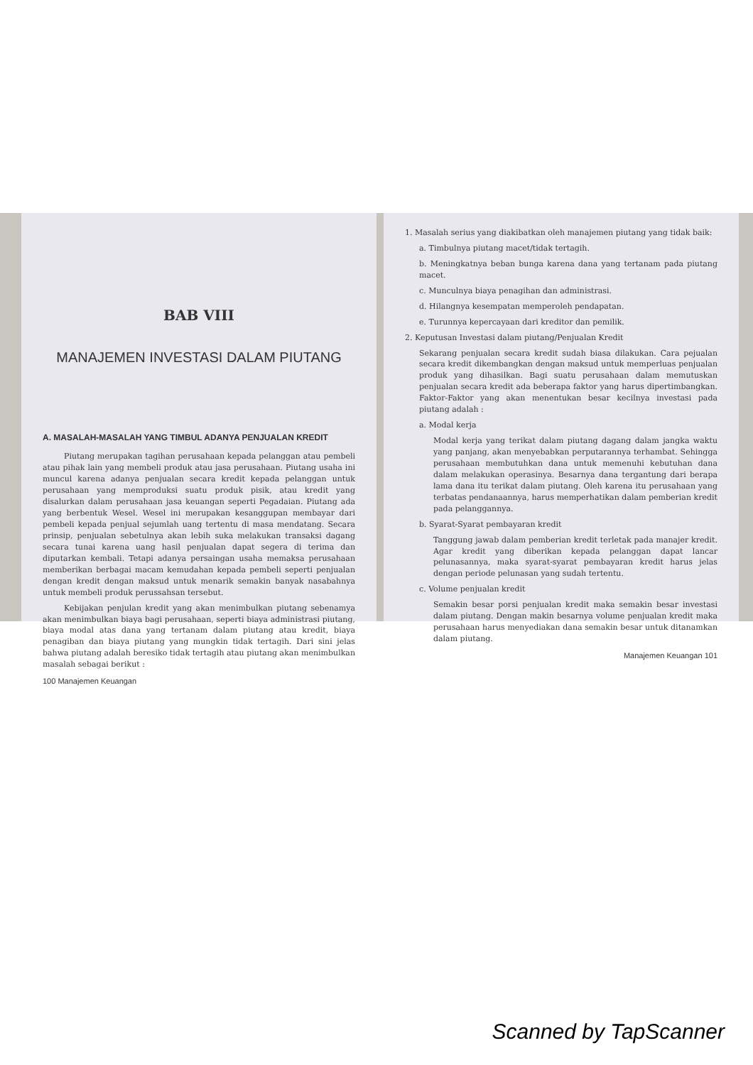BAB VIII
MANAJEMEN INVESTASI DALAM PIUTANG
A. MASALAH-MASALAH YANG TIMBUL ADANYA PENJUALAN KREDIT
Piutang merupakan tagihan perusahaan kepada pelanggan atau pembeli atau pihak lain yang membeli produk atau jasa perusahaan. Piutang usaha ini muncul karena adanya penjualan secara kredit kepada pelanggan untuk perusahaan yang memproduksi suatu produk pisik, atau kredit yang disalurkan dalam perusahaan jasa keuangan seperti Pegadaian. Piutang ada yang berbentuk Wesel. Wesel ini merupakan kesanggupan membayar dari pembeli kepada penjual sejumlah uang tertentu di masa mendatang. Secara prinsip, penjualan sebetulnya akan lebih suka melakukan transaksi dagang secara tunai karena uang hasil penjualan dapat segera di terima dan diputarkan kembali. Tetapi adanya persaingan usaha memaksa perusahaan memberikan berbagai macam kemudahan kepada pembeli seperti penjualan dengan kredit dengan maksud untuk menarik semakin banyak nasabahnya untuk membeli produk perussahsan tersebut.
Kebijakan penjulan kredit yang akan menimbulkan piutang sebenamya akan menimbulkan biaya bagi perusahaan, seperti biaya administrasi piutang, biaya modal atas dana yang tertanam dalam piutang atau kredit, biaya penagiban dan biaya piutang yang mungkin tidak tertagih. Dari sini jelas bahwa piutang adalah beresiko tidak tertagih atau piutang akan menimbulkan masalah sebagai berikut :
100 Manajemen Keuangan
1. Masalah serius yang diakibatkan oleh manajemen piutang yang tidak baik:
a. Timbulnya piutang macet/tidak tertagih.
b. Meningkatnya beban bunga karena dana yang tertanam pada piutang macet.
c. Munculnya biaya penagihan dan administrasi.
d. Hilangnya kesempatan memperoleh pendapatan.
e. Turunnya kepercayaan dari kreditor dan pemilik.
2. Keputusan Investasi dalam piutang/Penjualan Kredit
Sekarang penjualan secara kredit sudah biasa dilakukan. Cara pejualan secara kredit dikembangkan dengan maksud untuk memperluas penjualan produk yang dihasilkan. Bagi suatu perusahaan dalam memutuskan penjualan secara kredit ada beberapa faktor yang harus dipertimbangkan. Faktor-Faktor yang akan menentukan besar kecilnya investasi pada piutang adalah :
a. Modal kerja
Modal kerja yang terikat dalam piutang dagang dalam jangka waktu yang panjang, akan menyebabkan perputarannya terhambat. Sehingga perusahaan membutuhkan dana untuk memenuhi kebutuhan dana dalam melakukan operasinya. Besarnya dana tergantung dari berapa lama dana itu terikat dalam piutang. Oleh karena itu perusahaan yang terbatas pendanaannya, harus memperhatikan dalam pemberian kredit pada pelanggannya.
b. Syarat-Syarat pembayaran kredit
Tanggung jawab dalam pemberian kredit terletak pada manajer kredit. Agar kredit yang diberikan kepada pelanggan dapat lancar pelunasannya, maka syarat-syarat pembayaran kredit harus jelas dengan periode pelunasan yang sudah tertentu.
c. Volume penjualan kredit
Semakin besar porsi penjualan kredit maka semakin besar investasi dalam piutang. Dengan makin besarnya volume penjualan kredit maka perusahaan harus menyediakan dana semakin besar untuk ditanamkan dalam piutang.
Manajemen Keuangan 101
Scanned by TapScanner